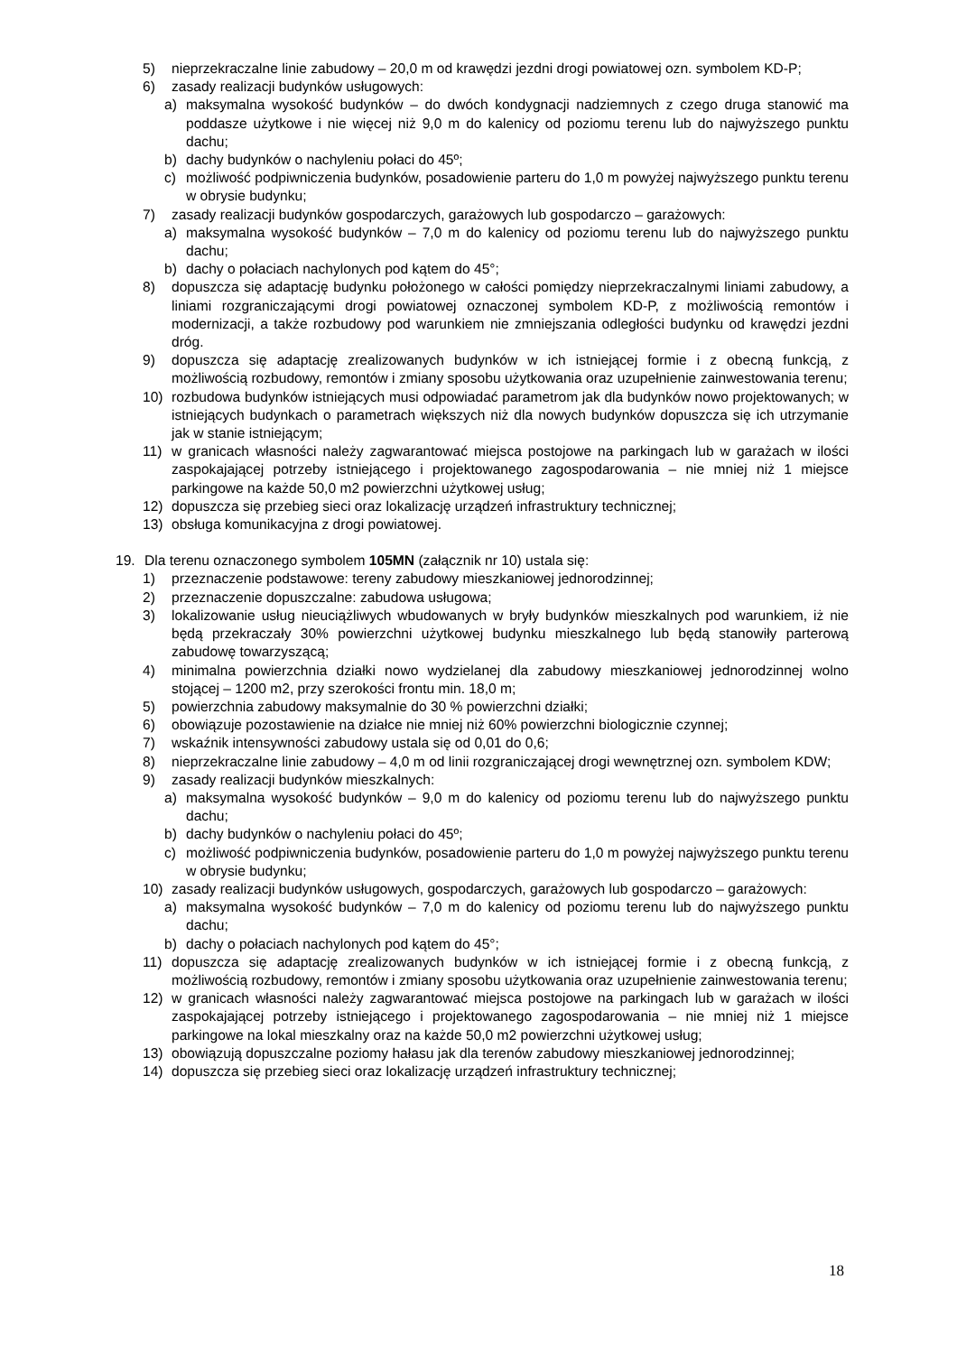5) nieprzekraczalne linie zabudowy – 20,0 m od krawędzi jezdni drogi powiatowej ozn. symbolem KD-P;
6) zasady realizacji budynków usługowych:
a) maksymalna wysokość budynków – do dwóch kondygnacji nadziemnych z czego druga stanowić ma poddasze użytkowe i nie więcej niż 9,0 m do kalenicy od poziomu terenu lub do najwyższego punktu dachu;
b) dachy budynków o nachyleniu połaci do 45º;
c) możliwość podpiwniczenia budynków, posadowienie parteru do 1,0 m powyżej najwyższego punktu terenu w obrysie budynku;
7) zasady realizacji budynków gospodarczych, garażowych lub gospodarczo – garażowych:
a) maksymalna wysokość budynków – 7,0 m do kalenicy od poziomu terenu lub do najwyższego punktu dachu;
b) dachy o połaciach nachylonych pod kątem do 45°;
8) dopuszcza się adaptację budynku położonego w całości pomiędzy nieprzekraczalnymi liniami zabudowy, a liniami rozgraniczającymi drogi powiatowej oznaczonej symbolem KD-P, z możliwością remontów i modernizacji, a także rozbudowy pod warunkiem nie zmniejszania odległości budynku od krawędzi jezdni dróg.
9) dopuszcza się adaptację zrealizowanych budynków w ich istniejącej formie i z obecną funkcją, z możliwością rozbudowy, remontów i zmiany sposobu użytkowania oraz uzupełnienie zainwestowania terenu;
10) rozbudowa budynków istniejących musi odpowiadać parametrom jak dla budynków nowo projektowanych; w istniejących budynkach o parametrach większych niż dla nowych budynków dopuszcza się ich utrzymanie jak w stanie istniejącym;
11) w granicach własności należy zagwarantować miejsca postojowe na parkingach lub w garażach w ilości zaspokajającej potrzeby istniejącego i projektowanego zagospodarowania – nie mniej niż 1 miejsce parkingowe na każde 50,0 m2 powierzchni użytkowej usług;
12) dopuszcza się przebieg sieci oraz lokalizację urządzeń infrastruktury technicznej;
13) obsługa komunikacyjna z drogi powiatowej.
19. Dla terenu oznaczonego symbolem 105MN (załącznik nr 10) ustala się:
1) przeznaczenie podstawowe: tereny zabudowy mieszkaniowej jednorodzinnej;
2) przeznaczenie dopuszczalne: zabudowa usługowa;
3) lokalizowanie usług nieuciążliwych wbudowanych w bryły budynków mieszkalnych pod warunkiem, iż nie będą przekraczały 30% powierzchni użytkowej budynku mieszkalnego lub będą stanowiły parterową zabudowę towarzyszącą;
4) minimalna powierzchnia działki nowo wydzielanej dla zabudowy mieszkaniowej jednorodzinnej wolno stojącej – 1200 m2, przy szerokości frontu min. 18,0 m;
5) powierzchnia zabudowy maksymalnie do 30 % powierzchni działki;
6) obowiązuje pozostawienie na działce nie mniej niż 60% powierzchni biologicznie czynnej;
7) wskaźnik intensywności zabudowy ustala się od 0,01 do 0,6;
8) nieprzekraczalne linie zabudowy – 4,0 m od linii rozgraniczającej drogi wewnętrznej ozn. symbolem KDW;
9) zasady realizacji budynków mieszkalnych:
a) maksymalna wysokość budynków – 9,0 m do kalenicy od poziomu terenu lub do najwyższego punktu dachu;
b) dachy budynków o nachyleniu połaci do 45º;
c) możliwość podpiwniczenia budynków, posadowienie parteru do 1,0 m powyżej najwyższego punktu terenu w obrysie budynku;
10) zasady realizacji budynków usługowych, gospodarczych, garażowych lub gospodarczo – garażowych:
a) maksymalna wysokość budynków – 7,0 m do kalenicy od poziomu terenu lub do najwyższego punktu dachu;
b) dachy o połaciach nachylonych pod kątem do 45°;
11) dopuszcza się adaptację zrealizowanych budynków w ich istniejącej formie i z obecną funkcją, z możliwością rozbudowy, remontów i zmiany sposobu użytkowania oraz uzupełnienie zainwestowania terenu;
12) w granicach własności należy zagwarantować miejsca postojowe na parkingach lub w garażach w ilości zaspokajającej potrzeby istniejącego i projektowanego zagospodarowania – nie mniej niż 1 miejsce parkingowe na lokal mieszkalny oraz na każde 50,0 m2 powierzchni użytkowej usług;
13) obowiązują dopuszczalne poziomy hałasu jak dla terenów zabudowy mieszkaniowej jednorodzinnej;
14) dopuszcza się przebieg sieci oraz lokalizację urządzeń infrastruktury technicznej;
18